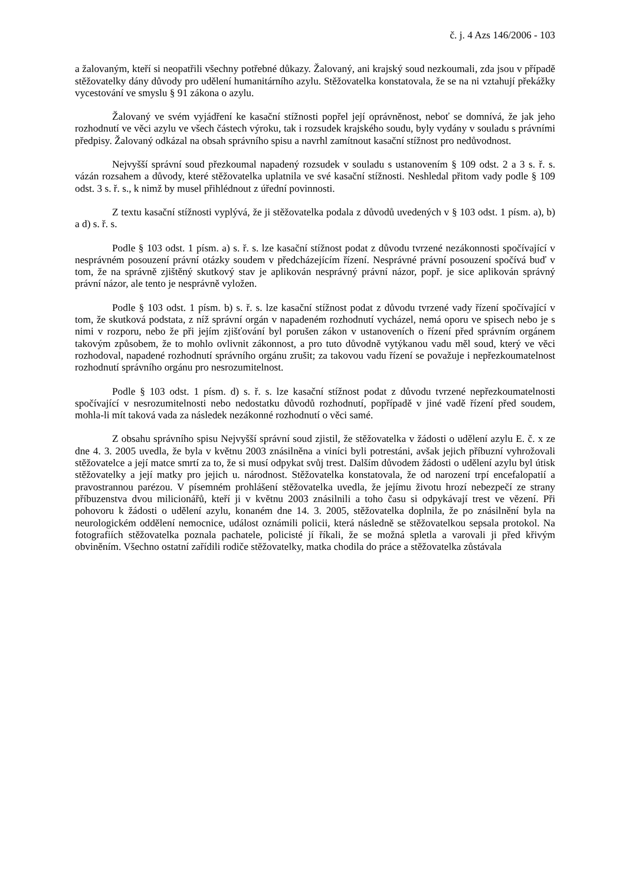č. j. 4 Azs 146/2006 - 103
a žalovaným, kteří si neopatřili všechny potřebné důkazy. Žalovaný, ani krajský soud nezkoumali, zda jsou v případě stěžovatelky dány důvody pro udělení humanitárního azylu. Stěžovatelka konstatovala, že se na ni vztahují překážky vycestování ve smyslu § 91 zákona o azylu.
Žalovaný ve svém vyjádření ke kasační stížnosti popřel její oprávněnost, neboť se domnívá, že jak jeho rozhodnutí ve věci azylu ve všech částech výroku, tak i rozsudek krajského soudu, byly vydány v souladu s právními předpisy. Žalovaný odkázal na obsah správního spisu a navrhl zamítnout kasační stížnost pro nedůvodnost.
Nejvyšší správní soud přezkoumal napadený rozsudek v souladu s ustanovením § 109 odst. 2 a 3 s. ř. s. vázán rozsahem a důvody, které stěžovatelka uplatnila ve své kasační stížnosti. Neshledal přitom vady podle § 109 odst. 3 s. ř. s., k nimž by musel přihlédnout z úřední povinnosti.
Z textu kasační stížnosti vyplývá, že ji stěžovatelka podala z důvodů uvedených v § 103 odst. 1 písm. a), b) a d) s. ř. s.
Podle § 103 odst. 1 písm. a) s. ř. s. lze kasační stížnost podat z důvodu tvrzené nezákonnosti spočívající v nesprávném posouzení právní otázky soudem v předcházejícím řízení. Nesprávné právní posouzení spočívá buď v tom, že na správně zjištěný skutkový stav je aplikován nesprávný právní názor, popř. je sice aplikován správný právní názor, ale tento je nesprávně vyložen.
Podle § 103 odst. 1 písm. b) s. ř. s. lze kasační stížnost podat z důvodu tvrzené vady řízení spočívající v tom, že skutková podstata, z níž správní orgán v napadeném rozhodnutí vycházel, nemá oporu ve spisech nebo je s nimi v rozporu, nebo že při jejím zjišťování byl porušen zákon v ustanoveních o řízení před správním orgánem takovým způsobem, že to mohlo ovlivnit zákonnost, a pro tuto důvodně vytýkanou vadu měl soud, který ve věci rozhodoval, napadené rozhodnutí správního orgánu zrušit; za takovou vadu řízení se považuje i nepřezkoumatelnost rozhodnutí správního orgánu pro nesrozumitelnost.
Podle § 103 odst. 1 písm. d) s. ř. s. lze kasační stížnost podat z důvodu tvrzené nepřezkoumatelnosti spočívající v nesrozumitelnosti nebo nedostatku důvodů rozhodnutí, popřípadě v jiné vadě řízení před soudem, mohla-li mít taková vada za následek nezákonné rozhodnutí o věci samé.
Z obsahu správního spisu Nejvyšší správní soud zjistil, že stěžovatelka v žádosti o udělení azylu E. č. x ze dne 4. 3. 2005 uvedla, že byla v květnu 2003 znásilněna a viníci byli potrestáni, avšak jejich příbuzní vyhrožovali stěžovatelce a její matce smrtí za to, že si musí odpykat svůj trest. Dalším důvodem žádosti o udělení azylu byl útisk stěžovatelky a její matky pro jejich u. národnost. Stěžovatelka konstatovala, že od narození trpí encefalopatií a pravostrannou parézou. V písemném prohlášení stěžovatelka uvedla, že jejímu životu hrozí nebezpečí ze strany příbuzenstva dvou milicionářů, kteří ji v květnu 2003 znásilnili a toho času si odpykávají trest ve vězení. Při pohovoru k žádosti o udělení azylu, konaném dne 14. 3. 2005, stěžovatelka doplnila, že po znásilnění byla na neurologickém oddělení nemocnice, událost oznámili policii, která následně se stěžovatelkou sepsala protokol. Na fotografiích stěžovatelka poznala pachatele, policisté jí říkali, že se možná spletla a varovali ji před křivým obviněním. Všechno ostatní zařídili rodiče stěžovatelky, matka chodila do práce a stěžovatelka zůstávala